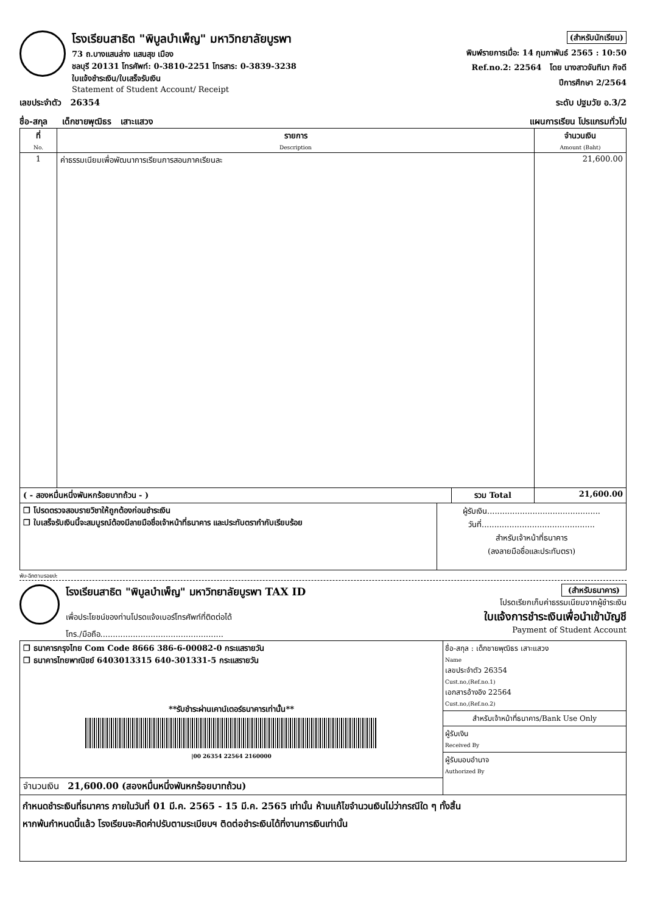โรงเรียนสาธิต "พิบูลบำเพ็ญ" มหาวิทยาลัยบูรพา
73 ถ.บางแสนล่าง แสนสุข เมือง
ชลบุรี 20131 โทรศัพท์: 0-3810-2251 โทรสาร: 0-3839-3238
ใบแจ้งชำระเงิน/ใบเสร็จรับเงิน
Statement of Student Account/ Receipt
(สำหรับนักเรียน)
พิมพ์รายการเมื่อ: 14 กุมภาพันธ์ 2565 : 10:50
Ref.no.2: 22564 โดย นางสาวจันทิมา กิจดี
ปีการศึกษา 2/2564
เลขประจำตัว 26354 ระดับ ปฐมวัย อ.3/2
ชื่อ-สกุล เด็กชายพุฒิธร เสาะแสวง แผนการเรียน โปรแกรมทั่วไป
| ที่ No. | รายการ Description | จำนวนเงิน Amount (Baht) |
| --- | --- | --- |
| 1 | ค่าธรรมเนียมเพื่อพัฒนาการเรียนการสอนภาคเรียนละ | 21,600.00 |
| ( - สองหมื่นหนึ่งพันหกร้อยบาทถ้วน - ) | รวม Total | 21,600.00 |
| ❒ โปรดตรวจสอบรายวิชาให้ถูกต้องก่อนชำระเงิน ❒ ใบเสร็จรับเงินนี้จะสมบูรณ์ต้องมีลายมือชื่อเจ้าหน้าที่ธนาคาร และประทับตรากำกับเรียบร้อย | ผู้รับเงิน............................................. วันที่............................................. สำหรับเจ้าหน้าที่ธนาคาร (ลงลายมือชื่อและประทับตรา) |
พับ-ฉีกตามรอยปะ
โรงเรียนสาธิต "พิบูลบำเพ็ญ" มหาวิทยาลัยบูรพา TAX ID
เพื่อประโยชน์ของท่านโปรดแจ้งเบอร์โทรศัพท์ที่ติดต่อได้
โทร./มือถือ.................................................
(สำหรับธนาคาร)
โปรดเรียกเก็บค่าธรรมเนียมจากผู้ชำระเงิน
ใบแจ้งการชำระเงินเพื่อนำเข้าบัญชี
Payment of Student Account
| ❒ ธนาคารกรุงไทย Com Code 8666 386-6-00082-0 กระแสรายวัน ❒ ธนาคารไทยพาณิชย์ 6403013315 640-301331-5 กระแสรายวัน **รับชำระผ่านเคาน์เตอร์ธนาคารเท่านั้น** /00 26354 22564 2160000 | ชื่อ-สกุล : เด็กชายพุฒิธร เสาะแสวง Name เลขประจำตัว 26354 Cust.no,(Ref.no.1) เอกสารอ้างอิง 22564 Cust.no,(Ref.no.2) สำหรับเจ้าหน้าที่ธนาคาร/Bank Use Only ผู้รับเงิน Received By ผู้รับมอบอำนาจ Authorized By |
| จำนวนเงิน 21,600.00 (สองหมื่นหนึ่งพันหกร้อยบาทถ้วน) | |
กำหนดชำระเงินที่ธนาคาร ภายในวันที่ 01 มี.ค. 2565 - 15 มี.ค. 2565 เท่านั้น ห้ามแก้ไขจำนวนเงินไม่ว่ากรณีใด ๆ ทั้งสิ้น
หากพ้นกำหนดนี้แล้ว โรงเรียนจะคิดค่าปรับตามระเบียบฯ ติดต่อชำระเงินได้ที่งานการเงินเท่านั้น